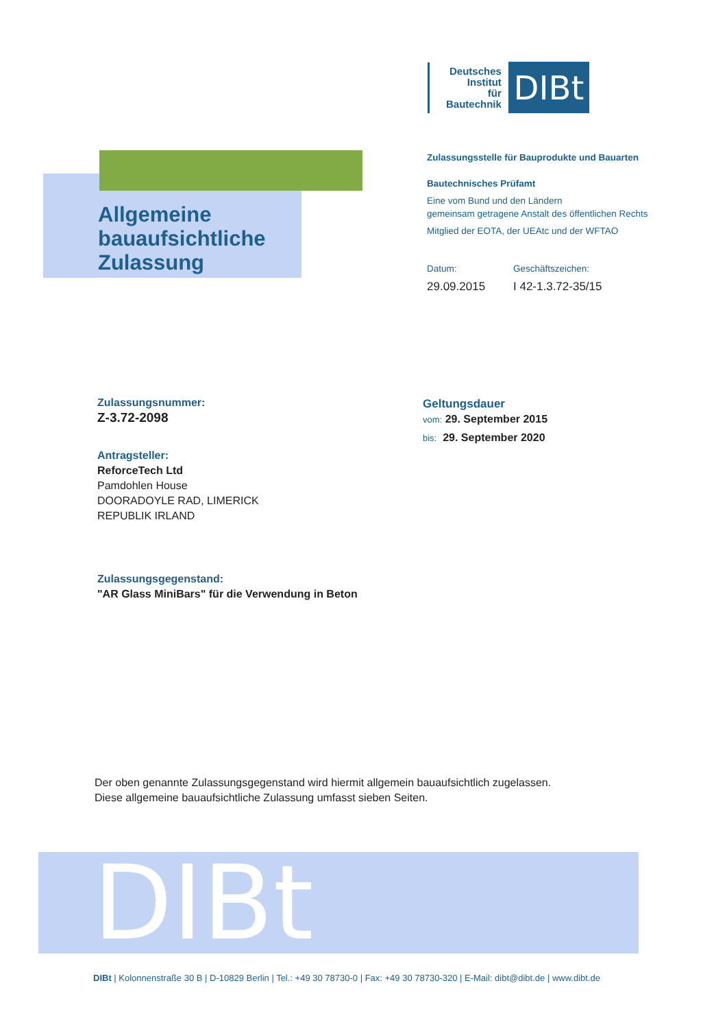Deutsches
Institut
für
Bautechnik
DIBt
Allgemeine
bauaufsichtliche
Zulassung
Zulassungsstelle für Bauprodukte und Bauarten
Bautechnisches Prüfamt
Eine vom Bund und den Ländern
gemeinsam getragene Anstalt des öffentlichen Rechts
Mitglied der EOTA, der UEAtc und der WFTAO
Datum:
29.09.2015
Geschäftszeichen:
I 42-1.3.72-35/15
Zulassungsnummer:
Z-3.72-2098
Geltungsdauer
vom: 29. September 2015
bis: 29. September 2020
Antragsteller:
ReforceTech Ltd
Pamdohlen House
DOORADOYLE RAD, LIMERICK
REPUBLIK IRLAND
Zulassungsgegenstand:
"AR Glass MiniBars" für die Verwendung in Beton
Der oben genannte Zulassungsgegenstand wird hiermit allgemein bauaufsichtlich zugelassen.
Diese allgemeine bauaufsichtliche Zulassung umfasst sieben Seiten.
DIBt
DIBt | Kolonnenstraße 30 B | D-10829 Berlin | Tel.: +49 30 78730-0 | Fax: +49 30 78730-320 | E-Mail: dibt@dibt.de | www.dibt.de